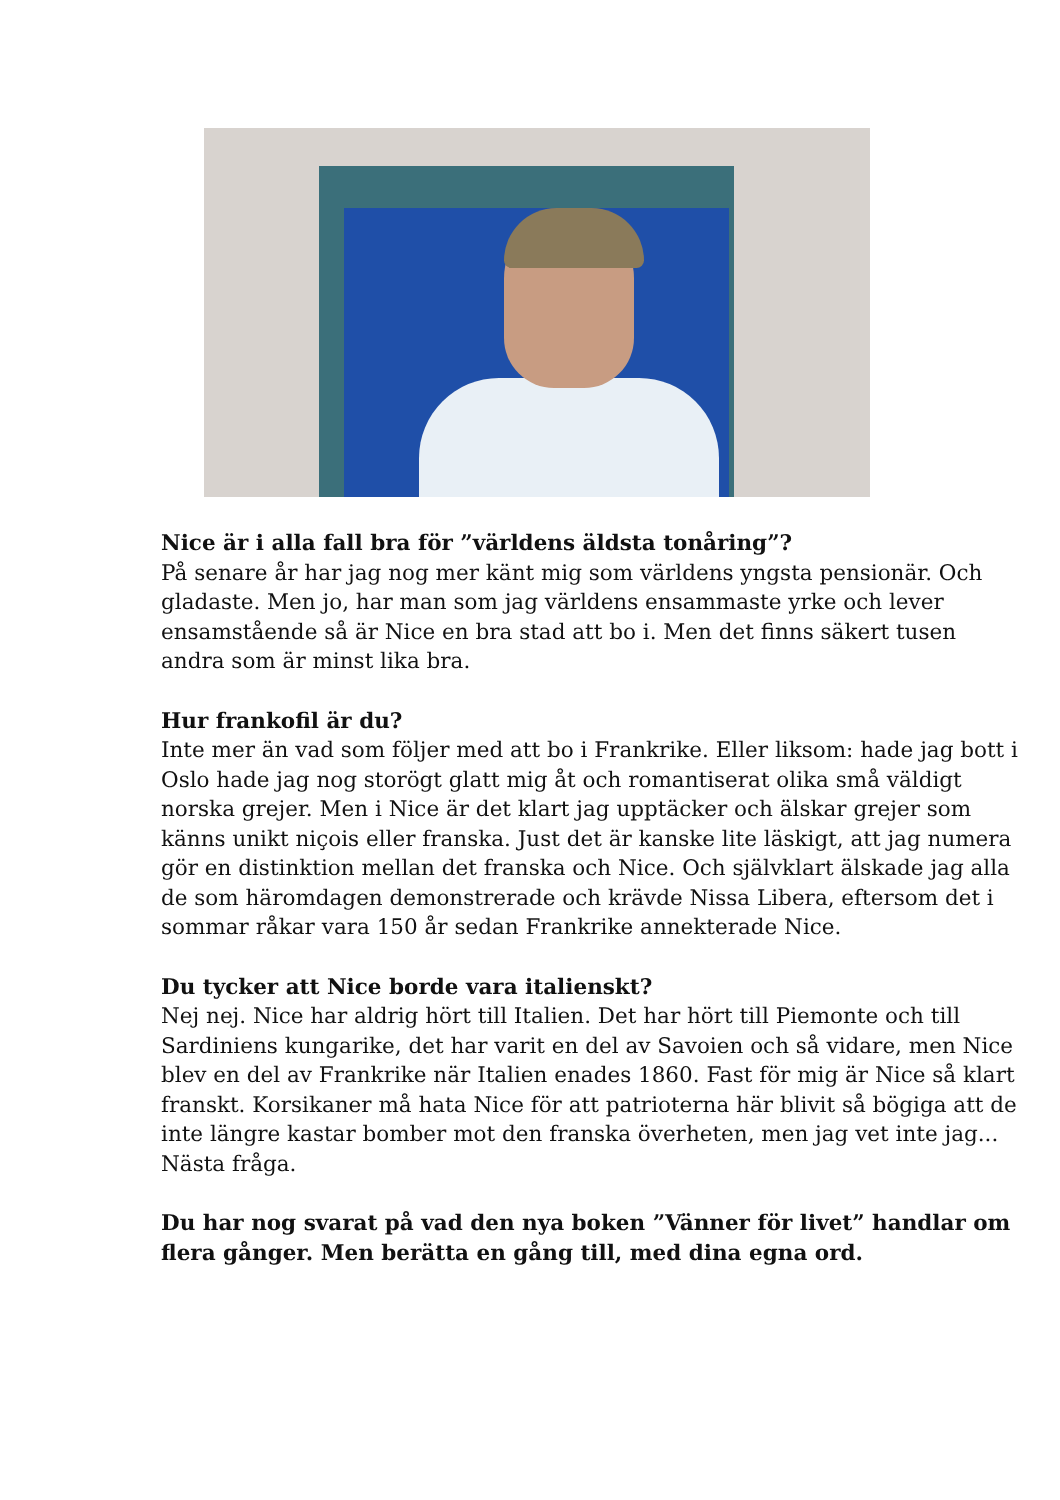Nice är i alla fall bra för ”världens äldsta tonåring”?
På senare år har jag nog mer känt mig som världens yngsta pensionär. Och gladaste. Men jo, har man som jag världens ensammaste yrke och lever ensamstående så är Nice en bra stad att bo i. Men det finns säkert tusen andra som är minst lika bra.
Hur frankofil är du?
Inte mer än vad som följer med att bo i Frankrike. Eller liksom: hade jag bott i Oslo hade jag nog storögt glatt mig åt och romantiserat olika små väldigt norska grejer. Men i Nice är det klart jag upptäcker och älskar grejer som känns unikt niçois eller franska. Just det är kanske lite läskigt, att jag numera gör en distinktion mellan det franska och Nice. Och självklart älskade jag alla de som häromdagen demonstrerade och krävde Nissa Libera, eftersom det i sommar råkar vara 150 år sedan Frankrike annekterade Nice.
Du tycker att Nice borde vara italienskt?
Nej nej. Nice har aldrig hört till Italien. Det har hört till Piemonte och till Sardiniens kungarike, det har varit en del av Savoien och så vidare, men Nice blev en del av Frankrike när Italien enades 1860. Fast för mig är Nice så klart franskt. Korsikaner må hata Nice för att patrioterna här blivit så bögiga att de inte längre kastar bomber mot den franska överheten, men jag vet inte jag... Nästa fråga.
Du har nog svarat på vad den nya boken ”Vänner för livet” handlar om flera gånger. Men berätta en gång till, med dina egna ord.